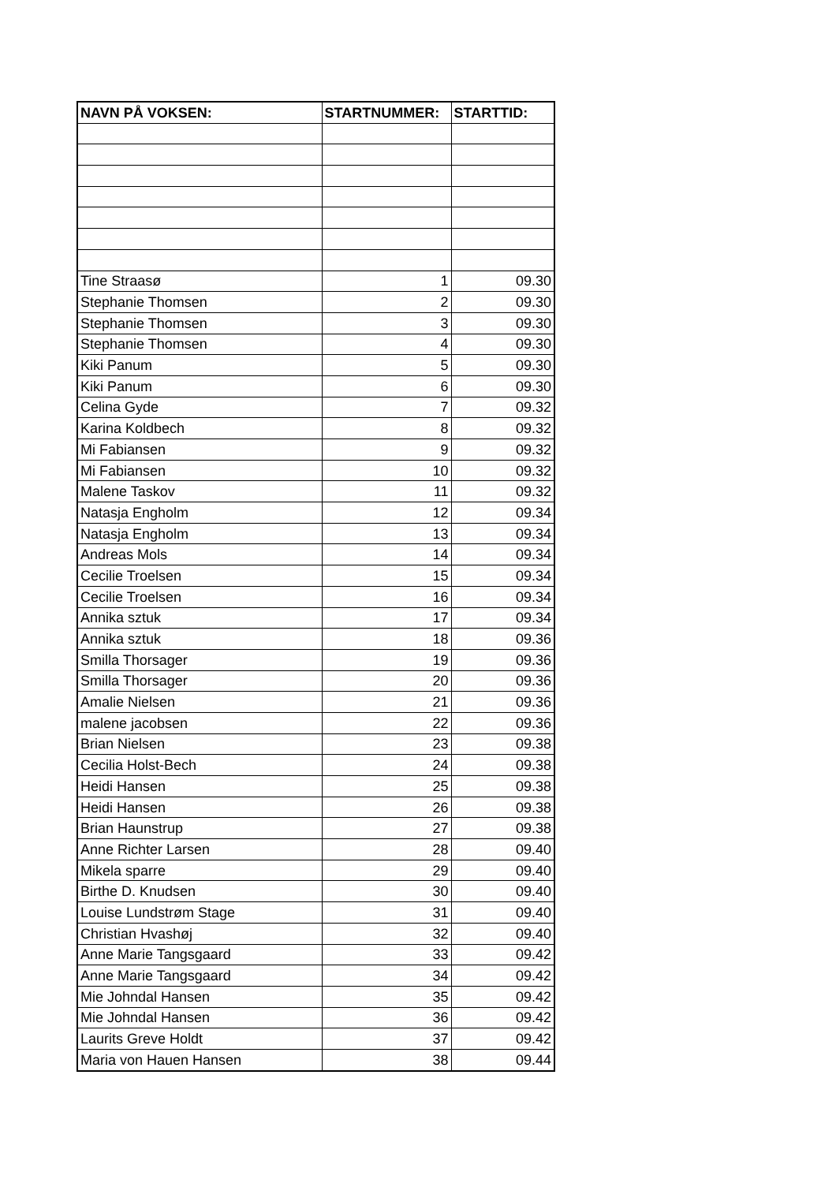| NAVN PÅ VOKSEN: | STARTNUMMER: | STARTTID: |
| --- | --- | --- |
| Tine Straasø | 1 | 09.30 |
| Stephanie Thomsen | 2 | 09.30 |
| Stephanie Thomsen | 3 | 09.30 |
| Stephanie Thomsen | 4 | 09.30 |
| Kiki Panum | 5 | 09.30 |
| Kiki Panum | 6 | 09.30 |
| Celina Gyde | 7 | 09.32 |
| Karina Koldbech | 8 | 09.32 |
| Mi Fabiansen | 9 | 09.32 |
| Mi Fabiansen | 10 | 09.32 |
| Malene Taskov | 11 | 09.32 |
| Natasja Engholm | 12 | 09.34 |
| Natasja Engholm | 13 | 09.34 |
| Andreas Mols | 14 | 09.34 |
| Cecilie Troelsen | 15 | 09.34 |
| Cecilie Troelsen | 16 | 09.34 |
| Annika sztuk | 17 | 09.34 |
| Annika sztuk | 18 | 09.36 |
| Smilla Thorsager | 19 | 09.36 |
| Smilla Thorsager | 20 | 09.36 |
| Amalie Nielsen | 21 | 09.36 |
| malene jacobsen | 22 | 09.36 |
| Brian Nielsen | 23 | 09.38 |
| Cecilia Holst-Bech | 24 | 09.38 |
| Heidi Hansen | 25 | 09.38 |
| Heidi Hansen | 26 | 09.38 |
| Brian Haunstrup | 27 | 09.38 |
| Anne Richter Larsen | 28 | 09.40 |
| Mikela sparre | 29 | 09.40 |
| Birthe D. Knudsen | 30 | 09.40 |
| Louise Lundstrøm Stage | 31 | 09.40 |
| Christian Hvashøj | 32 | 09.40 |
| Anne Marie Tangsgaard | 33 | 09.42 |
| Anne Marie Tangsgaard | 34 | 09.42 |
| Mie Johndal Hansen | 35 | 09.42 |
| Mie Johndal Hansen | 36 | 09.42 |
| Laurits Greve Holdt | 37 | 09.42 |
| Maria von Hauen Hansen | 38 | 09.44 |